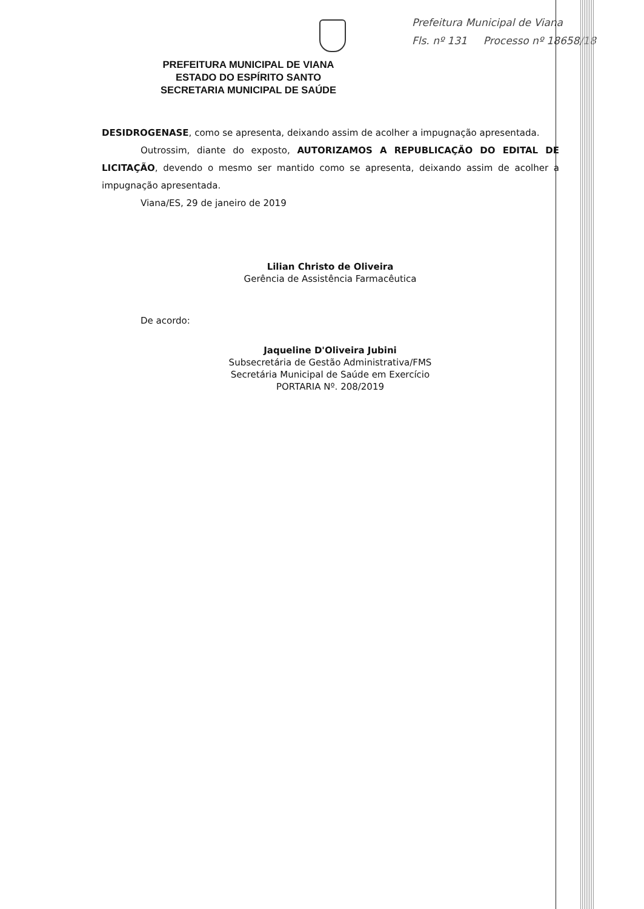Prefeitura Municipal de Viana
Fls. nº 131 Processo nº 18658/18
PREFEITURA MUNICIPAL DE VIANA
ESTADO DO ESPÍRITO SANTO
SECRETARIA MUNICIPAL DE SAÚDE
DESIDROGENASE, como se apresenta, deixando assim de acolher a impugnação apresentada.
Outrossim, diante do exposto, AUTORIZAMOS A REPUBLICAÇÃO DO EDITAL DE LICITAÇÃO, devendo o mesmo ser mantido como se apresenta, deixando assim de acolher a impugnação apresentada.
Viana/ES, 29 de janeiro de 2019
Lilian Christo de Oliveira
Gerência de Assistência Farmacêutica
De acordo:
Jaqueline D'Oliveira Jubini
Subsecretária de Gestão Administrativa/FMS
Secretária Municipal de Saúde em Exercício
PORTARIA Nº. 208/2019